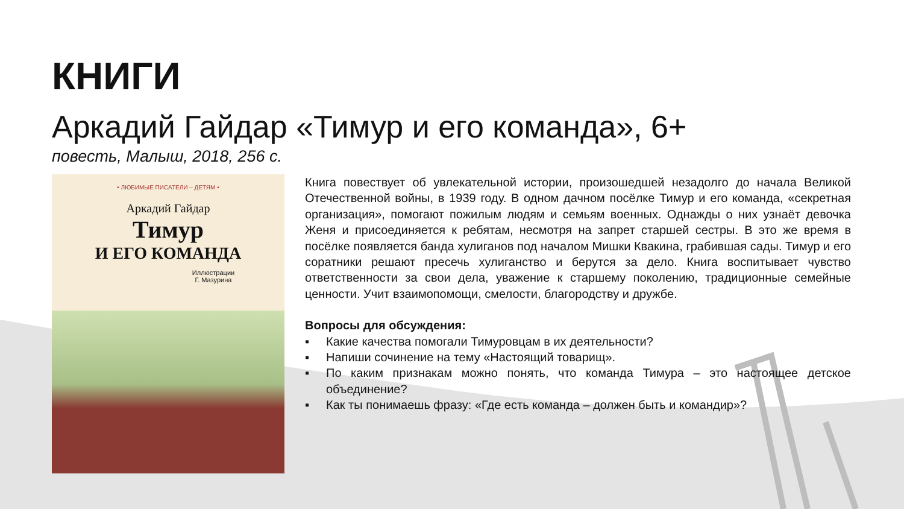КНИГИ
Аркадий Гайдар «Тимур и его команда», 6+
повесть, Малыш, 2018, 256 с.
• ЛЮБИМЫЕ ПИСАТЕЛИ – ДЕТЯМ •
Аркадий Гайдар
Тимур
И ЕГО КОМАНДА
Иллюстрации
Г. Мазурина
Книга повествует об увлекательной истории, произошедшей незадолго до начала Великой Отечественной войны, в 1939 году. В одном дачном посёлке Тимур и его команда, «секретная организация», помогают пожилым людям и семьям военных. Однажды о них узнаёт девочка Женя и присоединяется к ребятам, несмотря на запрет старшей сестры. В это же время в посёлке появляется банда хулиганов под началом Мишки Квакина, грабившая сады. Тимур и его соратники решают пресечь хулиганство и берутся за дело. Книга воспитывает чувство ответственности за свои дела, уважение к старшему поколению, традиционные семейные ценности. Учит взаимопомощи, смелости, благородству и дружбе.
Вопросы для обсуждения:
▪ Какие качества помогали Тимуровцам в их деятельности?
▪ Напиши сочинение на тему «Настоящий товарищ».
▪ По каким признакам можно понять, что команда Тимура – это настоящее детское объединение?
▪ Как ты понимаешь фразу: «Где есть команда – должен быть и командир»?